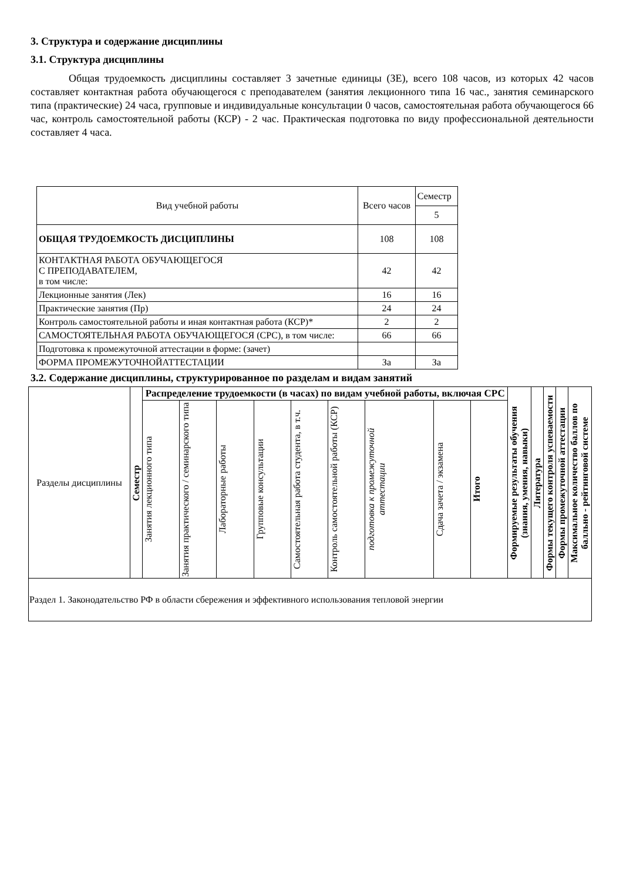3. Структура и содержание дисциплины
3.1. Структура дисциплины
Общая трудоемкость дисциплины составляет 3 зачетные единицы (ЗЕ), всего 108 часов, из которых 42 часов составляет контактная работа обучающегося с преподавателем (занятия лекционного типа 16 час., занятия семинарского типа (практические) 24 часа, групповые и индивидуальные консультации 0 часов, самостоятельная работа обучающегося 66 час, контроль самостоятельной работы (КСР) - 2 час. Практическая подготовка по виду профессиональной деятельности составляет 4 часа.
| Вид учебной работы | Всего часов | Семестр |
| | | 5 |
| ОБЩАЯ ТРУДОЕМКОСТЬ ДИСЦИПЛИНЫ | 108 | 108 |
| КОНТАКТНАЯ РАБОТА ОБУЧАЮЩЕГОСЯ С ПРЕПОДАВАТЕЛЕМ, в том числе: | 42 | 42 |
| Лекционные занятия (Лек) | 16 | 16 |
| Практические занятия (Пр) | 24 | 24 |
| Контроль самостоятельной работы и иная контактная работа (КСР)* | 2 | 2 |
| САМОСТОЯТЕЛЬНАЯ РАБОТА ОБУЧАЮЩЕГОСЯ (СРС), в том числе: | 66 | 66 |
| Подготовка к промежуточной аттестации в форме: (зачет) | | |
| ФОРМА ПРОМЕЖУТОЧНОЙАТТЕСТАЦИИ | За | За |
3.2. Содержание дисциплины, структурированное по разделам и видам занятий
| Разделы дисциплины | Семестр | Распределение трудоемкости (в часах) по видам учебной работы, включая СРС | | | | | | | | | | Формируемые результаты обучения (знания, умения, навыки) | Литература | Формы текущего контроля успеваемости | Формы промежуточной аттестации | Максимальное количество баллов по балльно - рейтинговой системе |
| --- | --- | --- | --- | --- | --- | --- | --- | --- | --- | --- | --- | --- | --- | --- | --- | --- |
| | | Занятия лекционного типа | Занятия практического / семинарского типа | Лабораторные работы | Групповые консультации | Самостоятельная работа студента, в т.ч. | Контроль самостоятельной работы (КСР) | подготовка к промежуточной аттестации | Сдача зачета / экзамена | Итого | | | | | | |
| Раздел 1. Законодательство РФ в области сбережения и эффективного использования тепловой энергии | | | | | | | | | | | | | | | | |